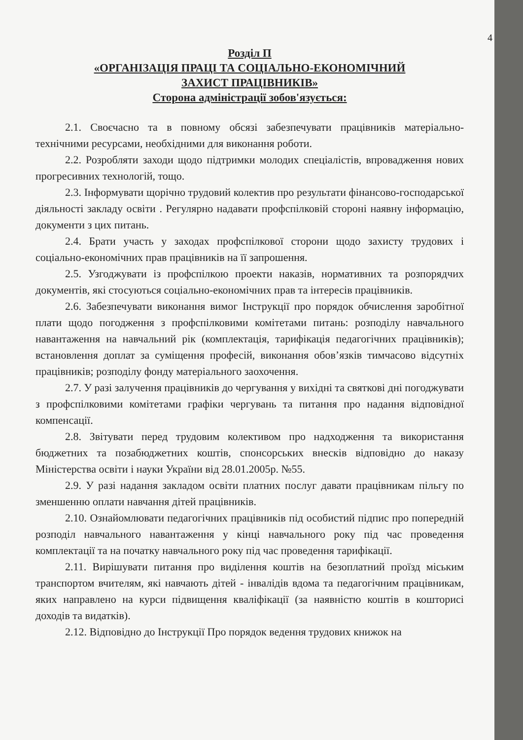4
Розділ П
«ОРГАНІЗАЦІЯ ПРАЦІ ТА СОЦІАЛЬНО-ЕКОНОМІЧНИЙ
ЗАХИСТ ПРАЦІВНИКІВ»
Сторона адміністрації зобов'язується:
2.1. Своєчасно та в повному обсязі забезпечувати працівників матеріально-технічними ресурсами, необхідними для виконання роботи.
2.2. Розробляти заходи щодо підтримки молодих спеціалістів, впровадження нових прогресивних технологій, тощо.
2.3. Інформувати щорічно трудовий колектив про результати фінансово-господарської діяльності закладу освіти . Регулярно надавати профспілковій стороні наявну інформацію, документи з цих питань.
2.4. Брати участь у заходах профспілкової сторони щодо захисту трудових і соціально-економічних прав працівників на її запрошення.
2.5. Узгоджувати із профспілкою проекти наказів, нормативних та розпорядчих документів, які стосуються соціально-економічних прав та інтересів працівників.
2.6. Забезпечувати виконання вимог Інструкції про порядок обчислення заробітної плати щодо погодження з профспілковими комітетами питань: розподілу навчального навантаження на навчальний рік (комплектація, тарифікація педагогічних працівників); встановлення доплат за суміщення професій, виконання обов’язків тимчасово відсутніх працівників; розподілу фонду матеріального заохочення.
2.7. У разі залучення працівників до чергування у вихідні та святкові дні погоджувати з профспілковими комітетами графіки чергувань та питання про надання відповідної компенсації.
2.8. Звітувати перед трудовим колективом про надходження та використання бюджетних та позабюджетних коштів, спонсорських внесків відповідно до наказу Міністерства освіти і науки України від 28.01.2005р. №55.
2.9. У разі надання закладом освіти платних послуг давати працівникам пільгу по зменшенню оплати навчання дітей працівників.
2.10. Ознайомлювати педагогічних працівників під особистий підпис про попередній розподіл навчального навантаження у кінці навчального року під час проведення комплектації та на початку навчального року під час проведення тарифікації.
2.11. Вирішувати питання про виділення коштів на безоплатний проїзд міським транспортом вчителям, які навчають дітей - інвалідів вдома та педагогічним працівникам, яких направлено на курси підвищення кваліфікації (за наявністю коштів в кошторисі доходів та видатків).
2.12. Відповідно до Інструкції Про порядок ведення трудових книжок на